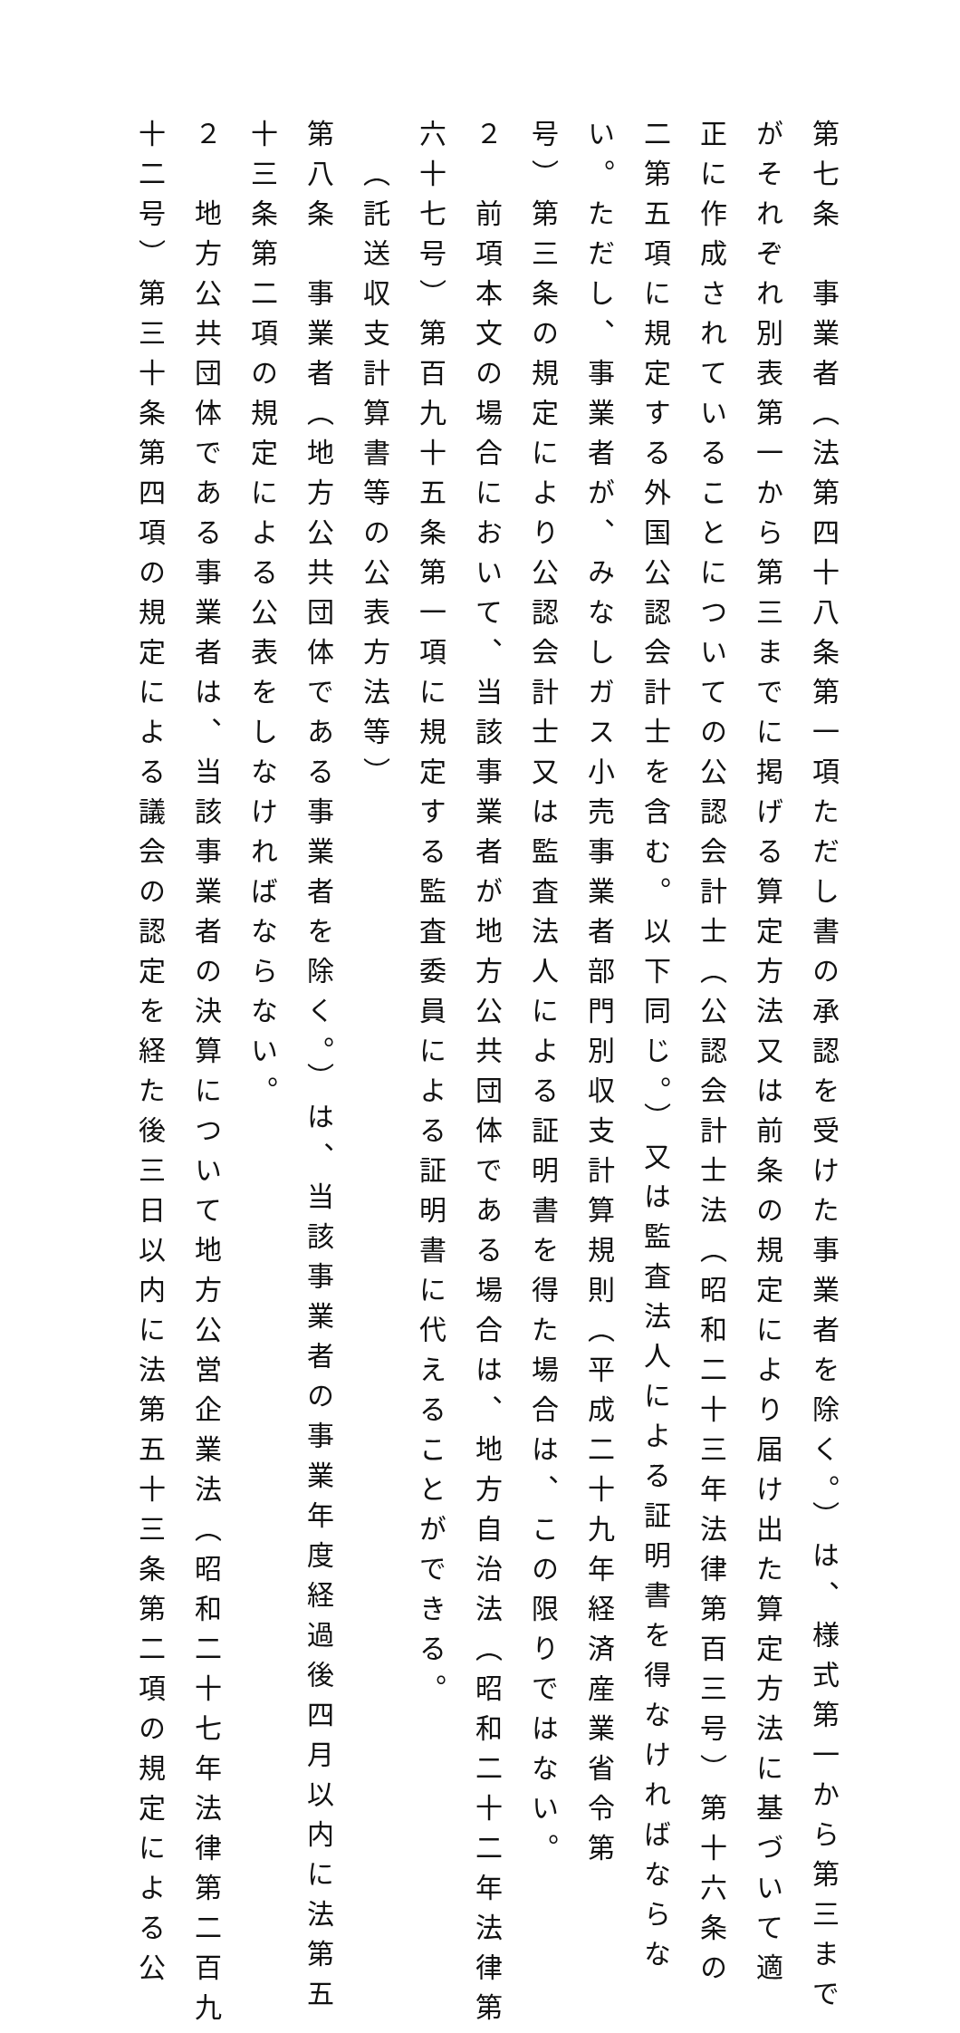第七条　事業者（法第四十八条第一項ただし書の承認を受けた事業者を除く。）は、様式第一から第三まで
がそれぞれ別表第一から第三までに掲げる算定方法又は前条の規定により届け出た算定方法に基づいて適
正に作成されていることについての公認会計士（公認会計士法（昭和二十三年法律第百三号）第十六条の
二第五項に規定する外国公認会計士を含む。以下同じ。）又は監査法人による証明書を得なければならな
い。ただし、事業者が、みなしガス小売事業者部門別収支計算規則（平成二十九年経済産業省令第
号）第三条の規定により公認会計士又は監査法人による証明書を得た場合は、この限りではない。
２　前項本文の場合において、当該事業者が地方公共団体である場合は、地方自治法（昭和二十二年法律第
六十七号）第百九十五条第一項に規定する監査委員による証明書に代えることができる。
（託送収支計算書等の公表方法等）
第八条　事業者（地方公共団体である事業者を除く。）は、当該事業者の事業年度経過後四月以内に法第五
十三条第二項の規定による公表をしなければならない。
２　地方公共団体である事業者は、当該事業者の決算について地方公営企業法（昭和二十七年法律第二百九
十二号）第三十条第四項の規定による議会の認定を経た後三日以内に法第五十三条第二項の規定による公